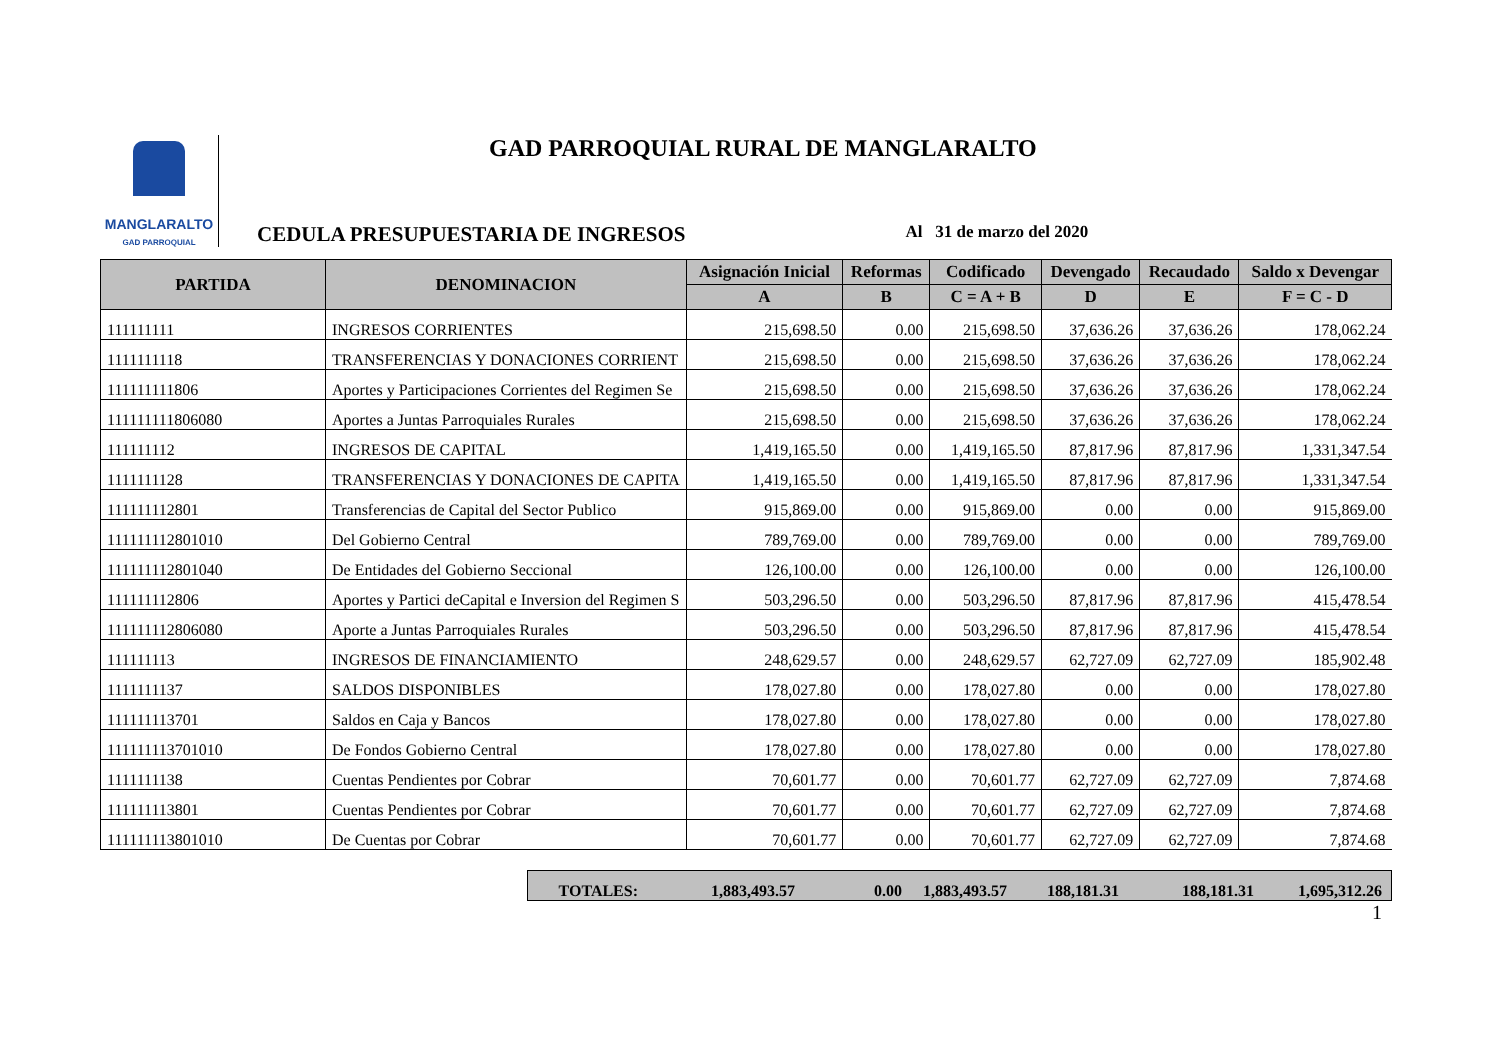MANGLARALTO
GAD PARROQUIAL
GAD PARROQUIAL RURAL DE MANGLARALTO
CEDULA PRESUPUESTARIA DE INGRESOS Al 31 de marzo del 2020
| PARTIDA | DENOMINACION | Asignación Inicial | Reformas | Codificado | Devengado | Recaudado | Saldo x Devengar |
| --- | --- | --- | --- | --- | --- | --- | --- |
| | | A | B | C = A + B | D | E | F = C - D |
| 111111111 | INGRESOS CORRIENTES | 215,698.50 | 0.00 | 215,698.50 | 37,636.26 | 37,636.26 | 178,062.24 |
| 1111111118 | TRANSFERENCIAS Y DONACIONES CORRIENT | 215,698.50 | 0.00 | 215,698.50 | 37,636.26 | 37,636.26 | 178,062.24 |
| 111111111806 | Aportes y Participaciones Corrientes del Regimen Se | 215,698.50 | 0.00 | 215,698.50 | 37,636.26 | 37,636.26 | 178,062.24 |
| 111111111806080 | Aportes a Juntas Parroquiales Rurales | 215,698.50 | 0.00 | 215,698.50 | 37,636.26 | 37,636.26 | 178,062.24 |
| 111111112 | INGRESOS DE CAPITAL | 1,419,165.50 | 0.00 | 1,419,165.50 | 87,817.96 | 87,817.96 | 1,331,347.54 |
| 1111111128 | TRANSFERENCIAS Y DONACIONES DE CAPITA | 1,419,165.50 | 0.00 | 1,419,165.50 | 87,817.96 | 87,817.96 | 1,331,347.54 |
| 111111112801 | Transferencias de Capital del Sector Publico | 915,869.00 | 0.00 | 915,869.00 | 0.00 | 0.00 | 915,869.00 |
| 111111112801010 | Del Gobierno Central | 789,769.00 | 0.00 | 789,769.00 | 0.00 | 0.00 | 789,769.00 |
| 111111112801040 | De Entidades del Gobierno Seccional | 126,100.00 | 0.00 | 126,100.00 | 0.00 | 0.00 | 126,100.00 |
| 111111112806 | Aportes y Partici deCapital e Inversion del Regimen S | 503,296.50 | 0.00 | 503,296.50 | 87,817.96 | 87,817.96 | 415,478.54 |
| 111111112806080 | Aporte a Juntas Parroquiales Rurales | 503,296.50 | 0.00 | 503,296.50 | 87,817.96 | 87,817.96 | 415,478.54 |
| 111111113 | INGRESOS DE FINANCIAMIENTO | 248,629.57 | 0.00 | 248,629.57 | 62,727.09 | 62,727.09 | 185,902.48 |
| 1111111137 | SALDOS DISPONIBLES | 178,027.80 | 0.00 | 178,027.80 | 0.00 | 0.00 | 178,027.80 |
| 111111113701 | Saldos en Caja y Bancos | 178,027.80 | 0.00 | 178,027.80 | 0.00 | 0.00 | 178,027.80 |
| 111111113701010 | De Fondos Gobierno Central | 178,027.80 | 0.00 | 178,027.80 | 0.00 | 0.00 | 178,027.80 |
| 1111111138 | Cuentas Pendientes por Cobrar | 70,601.77 | 0.00 | 70,601.77 | 62,727.09 | 62,727.09 | 7,874.68 |
| 111111113801 | Cuentas Pendientes por Cobrar | 70,601.77 | 0.00 | 70,601.77 | 62,727.09 | 62,727.09 | 7,874.68 |
| 111111113801010 | De Cuentas por Cobrar | 70,601.77 | 0.00 | 70,601.77 | 62,727.09 | 62,727.09 | 7,874.68 |
TOTALES: 1,883,493.57 0.00 1,883,493.57 188,181.31 188,181.31 1,695,312.26
1